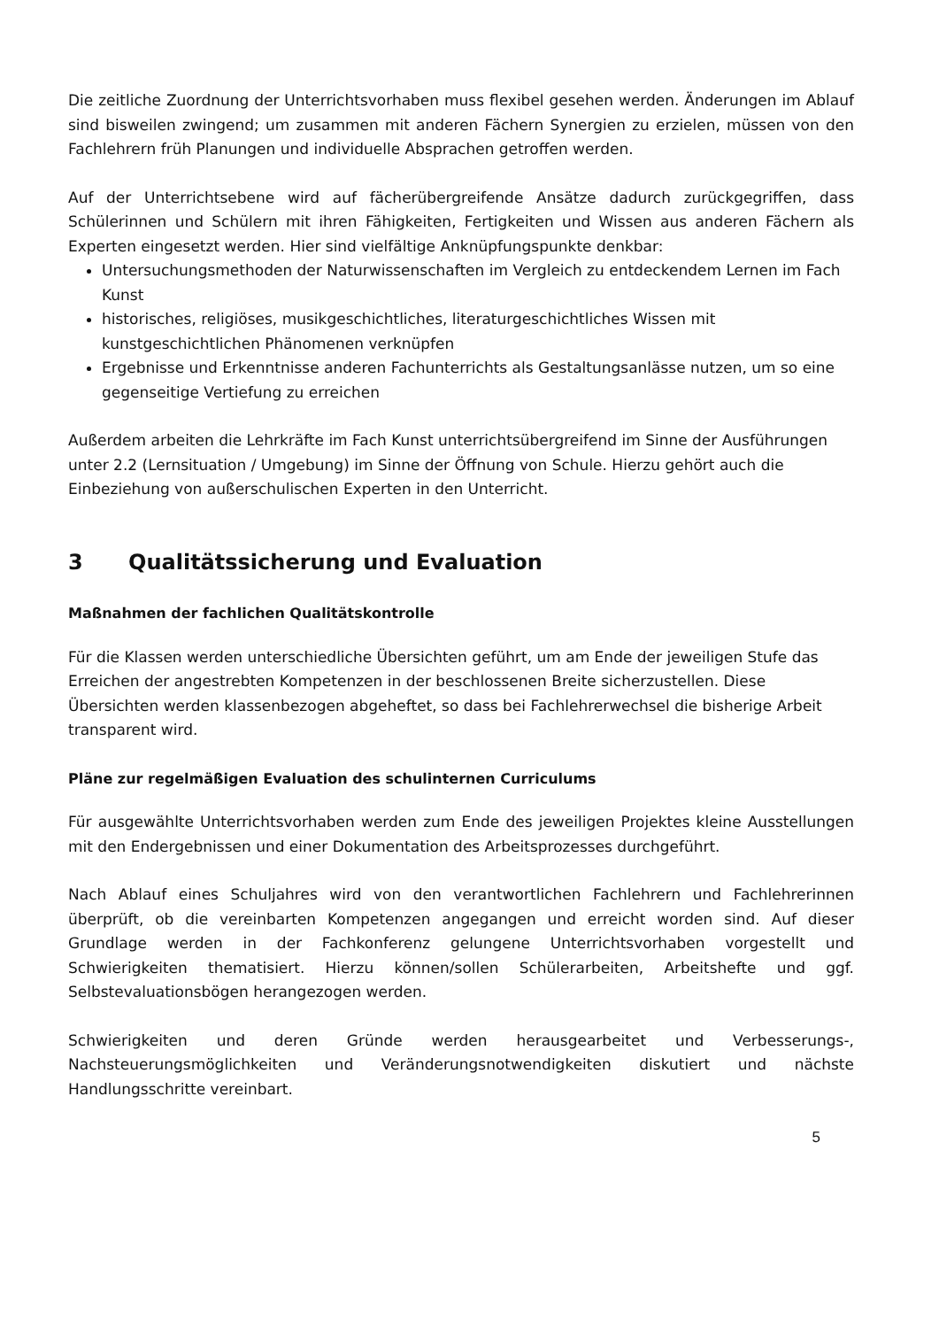Die zeitliche Zuordnung der Unterrichtsvorhaben muss flexibel gesehen werden. Änderungen im Ablauf sind bisweilen zwingend; um zusammen mit anderen Fächern Synergien zu erzielen, müssen von den Fachlehrern früh Planungen und individuelle Absprachen getroffen werden.
Auf der Unterrichtsebene wird auf fächerübergreifende Ansätze dadurch zurückgegriffen, dass Schülerinnen und Schülern mit ihren Fähigkeiten, Fertigkeiten und Wissen aus anderen Fächern als Experten eingesetzt werden. Hier sind vielfältige Anknüpfungspunkte denkbar:
Untersuchungsmethoden der Naturwissenschaften im Vergleich zu entdeckendem Lernen im Fach Kunst
historisches, religiöses, musikgeschichtliches, literaturgeschichtliches Wissen mit kunstgeschichtlichen Phänomenen verknüpfen
Ergebnisse und Erkenntnisse anderen Fachunterrichts als Gestaltungsanlässe nutzen, um so eine gegenseitige Vertiefung zu erreichen
Außerdem arbeiten die Lehrkräfte im Fach Kunst unterrichtsübergreifend im Sinne der Ausführungen unter 2.2 (Lernsituation / Umgebung) im Sinne der Öffnung von Schule. Hierzu gehört auch die Einbeziehung von außerschulischen Experten in den Unterricht.
3 Qualitätssicherung und Evaluation
Maßnahmen der fachlichen Qualitätskontrolle
Für die Klassen werden unterschiedliche Übersichten geführt, um am Ende der jeweiligen Stufe das Erreichen der angestrebten Kompetenzen in der beschlossenen Breite sicherzustellen. Diese Übersichten werden klassenbezogen abgeheftet, so dass bei Fachlehrerwechsel die bisherige Arbeit transparent wird.
Pläne zur regelmäßigen Evaluation des schulinternen Curriculums
Für ausgewählte Unterrichtsvorhaben werden zum Ende des jeweiligen Projektes kleine Ausstellungen mit den Endergebnissen und einer Dokumentation des Arbeitsprozesses durchgeführt.
Nach Ablauf eines Schuljahres wird von den verantwortlichen Fachlehrern und Fachlehrerinnen überprüft, ob die vereinbarten Kompetenzen angegangen und erreicht worden sind. Auf dieser Grundlage werden in der Fachkonferenz gelungene Unterrichtsvorhaben vorgestellt und Schwierigkeiten thematisiert. Hierzu können/sollen Schülerarbeiten, Arbeitshefte und ggf. Selbstevaluationsbögen herangezogen werden.
Schwierigkeiten und deren Gründe werden herausgearbeitet und Verbesserungs-, Nachsteuerungsmöglichkeiten und Veränderungsnotwendigkeiten diskutiert und nächste Handlungsschritte vereinbart.
5